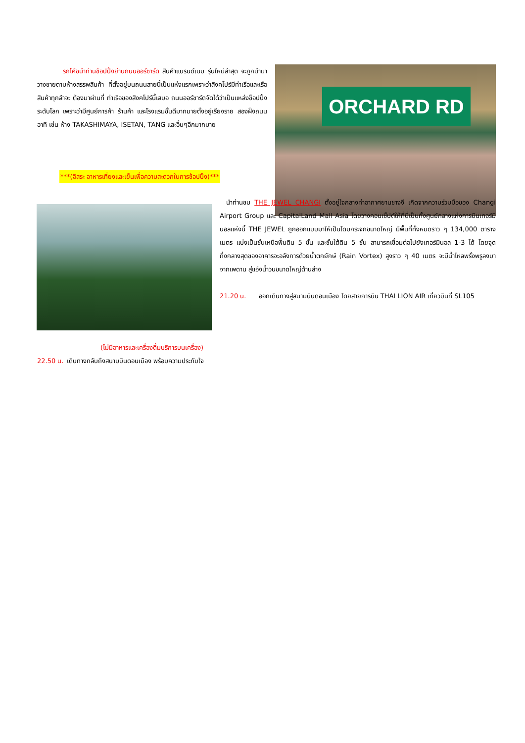รถโค้ชนำท่านช้อปปิ้งย่านถนนออร์ชาร์ด สินค้าแบรนด์เนม รุ่นใหม่ล่าสุด จะถูกนำมาวางขายตามห้างสรรพสินค้า ที่ตั้งอยู่บนถนนสายนี้เป็นแห่งแรกเพราะว่าสิงคโปร์มีท่าเรือและเรือสินค้าทุกลำจะ ต้องมาผ่านที่ ท่าเรือของสิงคโปร์นี้เสมอ ถนนออร์ชาร์ดจัดได้ว่าเป็นแหล่งช็อปปิ้งระดับโลก เพราะว่ามีศูนย์การค้า ร้านค้า และโรงแรมชั้นดีมากมายตั้งอยู่เรียงราย สองฝั่งถนน อาทิ เช่น ห้าง TAKASHIMAYA, ISETAN, TANG และอื่นๆอีกมากมาย
ORCHARD RD
***(อิสระ อาหารเที่ยงและเย็นเพื่อความสะดวกในการช้อปปิ้ง)***
 นำท่านชม THE JEWEL CHANGI ตั้งอยู่ใจกลางท่าอากาศยานชางงี เกิดจากความร่วมมือของ Changi Airport Group และ CapitalLand Mall Asia โดยวางคอนเซ็ปต์ให้ที่นี่เป็นทั้งศูนย์กลางแห่งการบินเทอร์มินอลแห่งนี้ THE JEWEL ถูกออกแบบมาให้เป็นโดมกระจกขนาดใหญ่ มีพื้นที่ทั้งหมดราว ๆ 134,000 ตารางเมตร แบ่งเป็นชั้นเหนือพื้นดิน 5 ชั้น และชั้นใต้ดิน 5 ชั้น สามารถเชื่อมต่อไปยังเทอร์มินอล 1-3 ได้ โดยจุดกึ่งกลางสุดของอาคารจะอลังการด้วยน้ำตกยักษ์ (Rain Vortex) สูงราว ๆ 40 เมตร จะมีน้ำไหลพรั่งพรูลงมาจากเพดาน สู่แอ่งน้ำวนขนาดใหญ่ด้านล่าง
21.20 น.  ออกเดินทางสู่สนามบินดอนเมือง โดยสายการบิน THAI LION AIR เที่ยวบินที่ SL105
(ไม่มีอาหารและเครื่องดื่มบริการบนเครื่อง)
22.50 น. เดินทางกลับถึงสนามบินดอนเมือง พร้อมความประทับใจ